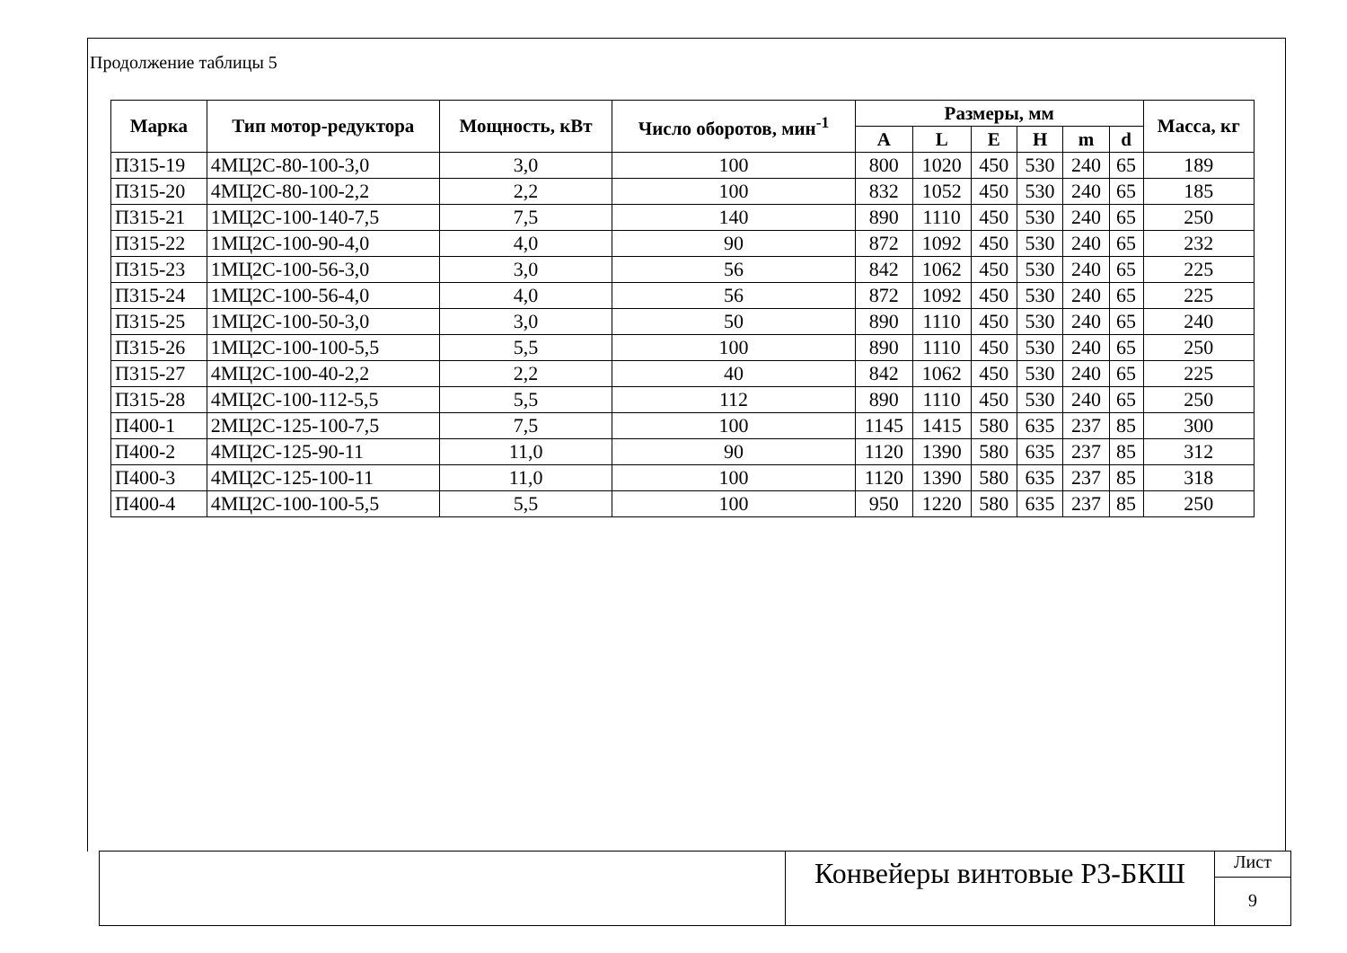Продолжение таблицы 5
| Марка | Тип мотор-редуктора | Мощность, кВт | Число оборотов, мин<sup>-1</sup> | Размеры, мм | | | | | | Масса, кг |
| --- | --- | --- | --- | --- | --- | --- | --- | --- | --- | --- |
| | | | | A | L | E | H | m | d | |
| П315-19 | 4МЦ2С-80-100-3,0 | 3,0 | 100 | 800 | 1020 | 450 | 530 | 240 | 65 | 189 |
| П315-20 | 4МЦ2С-80-100-2,2 | 2,2 | 100 | 832 | 1052 | 450 | 530 | 240 | 65 | 185 |
| П315-21 | 1МЦ2С-100-140-7,5 | 7,5 | 140 | 890 | 1110 | 450 | 530 | 240 | 65 | 250 |
| П315-22 | 1МЦ2С-100-90-4,0 | 4,0 | 90 | 872 | 1092 | 450 | 530 | 240 | 65 | 232 |
| П315-23 | 1МЦ2С-100-56-3,0 | 3,0 | 56 | 842 | 1062 | 450 | 530 | 240 | 65 | 225 |
| П315-24 | 1МЦ2С-100-56-4,0 | 4,0 | 56 | 872 | 1092 | 450 | 530 | 240 | 65 | 225 |
| П315-25 | 1МЦ2С-100-50-3,0 | 3,0 | 50 | 890 | 1110 | 450 | 530 | 240 | 65 | 240 |
| П315-26 | 1МЦ2С-100-100-5,5 | 5,5 | 100 | 890 | 1110 | 450 | 530 | 240 | 65 | 250 |
| П315-27 | 4МЦ2С-100-40-2,2 | 2,2 | 40 | 842 | 1062 | 450 | 530 | 240 | 65 | 225 |
| П315-28 | 4МЦ2С-100-112-5,5 | 5,5 | 112 | 890 | 1110 | 450 | 530 | 240 | 65 | 250 |
| П400-1 | 2МЦ2С-125-100-7,5 | 7,5 | 100 | 1145 | 1415 | 580 | 635 | 237 | 85 | 300 |
| П400-2 | 4МЦ2С-125-90-11 | 11,0 | 90 | 1120 | 1390 | 580 | 635 | 237 | 85 | 312 |
| П400-3 | 4МЦ2С-125-100-11 | 11,0 | 100 | 1120 | 1390 | 580 | 635 | 237 | 85 | 318 |
| П400-4 | 4МЦ2С-100-100-5,5 | 5,5 | 100 | 950 | 1220 | 580 | 635 | 237 | 85 | 250 |
Конвейеры винтовые Р3-БКШ
Лист
9